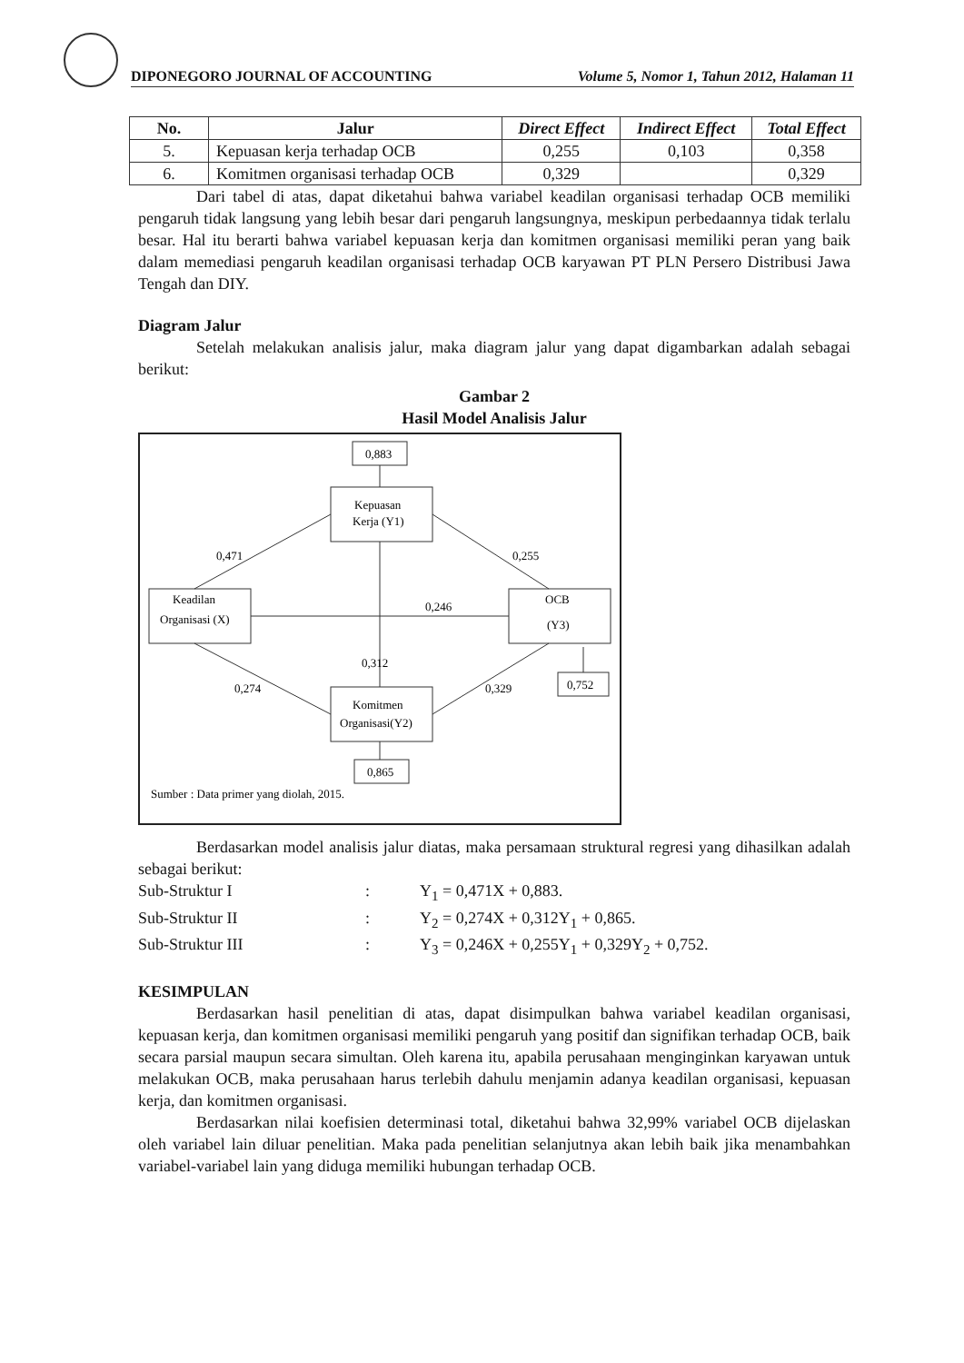DIPONEGORO JOURNAL OF ACCOUNTING Volume 5, Nomor 1, Tahun 2012, Halaman 11
| No. | Jalur | Direct Effect | Indirect Effect | Total Effect |
| --- | --- | --- | --- | --- |
| 5. | Kepuasan kerja terhadap OCB | 0,255 | 0,103 | 0,358 |
| 6. | Komitmen organisasi terhadap OCB | 0,329 | | 0,329 |
Dari tabel di atas, dapat diketahui bahwa variabel keadilan organisasi terhadap OCB memiliki pengaruh tidak langsung yang lebih besar dari pengaruh langsungnya, meskipun perbedaannya tidak terlalu besar. Hal itu berarti bahwa variabel kepuasan kerja dan komitmen organisasi memiliki peran yang baik dalam memediasi pengaruh keadilan organisasi terhadap OCB karyawan PT PLN Persero Distribusi Jawa Tengah dan DIY.
Diagram Jalur
Setelah melakukan analisis jalur, maka diagram jalur yang dapat digambarkan adalah sebagai berikut:
Gambar 2
Hasil Model Analisis Jalur
0,883
Kepuasan
Kerja (Y1)
Keadilan
Organisasi (X)
OCB
(Y3)
Komitmen
Organisasi(Y2)
0,865
0,752
0,471
0,255
0,246
0,312
0,274
0,329
Sumber : Data primer yang diolah, 2015.
Berdasarkan model analisis jalur diatas, maka persamaan struktural regresi yang dihasilkan adalah sebagai berikut:
Sub-Struktur I: Y<sub>1</sub> = 0,471X + 0,883. Sub-Struktur II: Y<sub>2</sub> = 0,274X + 0,312Y<sub>1</sub> + 0,865. Sub-Struktur III: Y<sub>3</sub> = 0,246X + 0,255Y<sub>1</sub> + 0,329Y<sub>2</sub> + 0,752.
KESIMPULAN
Berdasarkan hasil penelitian di atas, dapat disimpulkan bahwa variabel keadilan organisasi, kepuasan kerja, dan komitmen organisasi memiliki pengaruh yang positif dan signifikan terhadap OCB, baik secara parsial maupun secara simultan. Oleh karena itu, apabila perusahaan menginginkan karyawan untuk melakukan OCB, maka perusahaan harus terlebih dahulu menjamin adanya keadilan organisasi, kepuasan kerja, dan komitmen organisasi.
Berdasarkan nilai koefisien determinasi total, diketahui bahwa 32,99% variabel OCB dijelaskan oleh variabel lain diluar penelitian. Maka pada penelitian selanjutnya akan lebih baik jika menambahkan variabel-variabel lain yang diduga memiliki hubungan terhadap OCB.